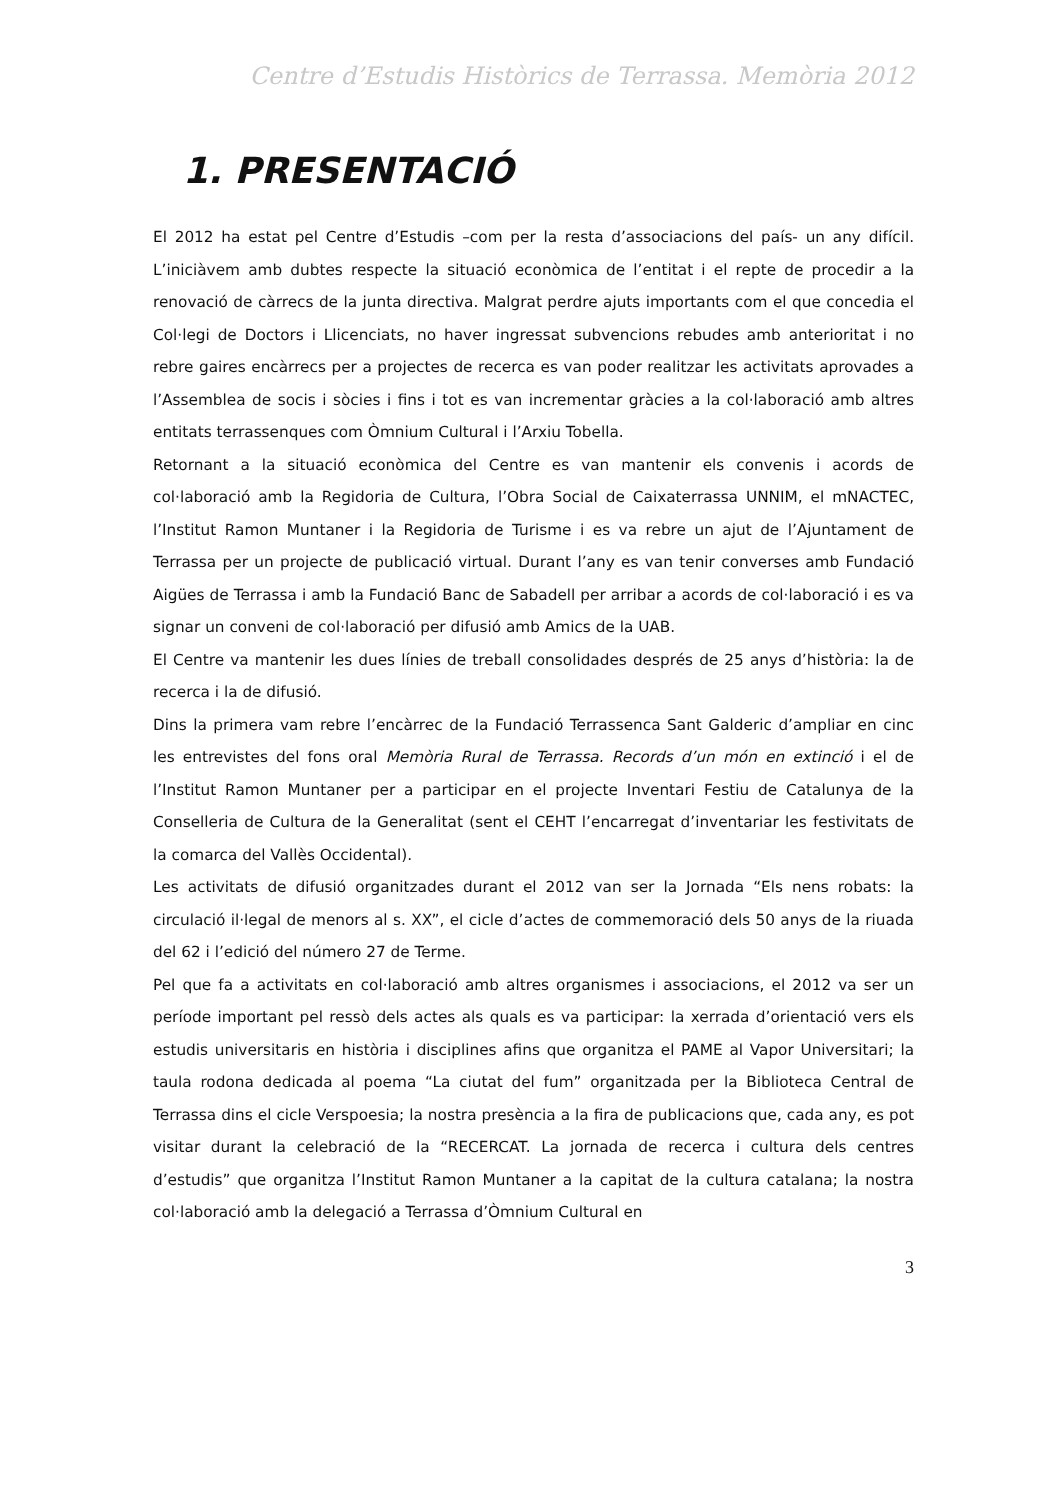Centre d’Estudis Històrics de Terrassa. Memòria 2012
1. PRESENTACIÓ
El 2012 ha estat pel Centre d’Estudis –com per la resta d’associacions del país- un any difícil. L’iniciàvem amb dubtes respecte la situació econòmica de l’entitat i el repte de procedir a la renovació de càrrecs de la junta directiva. Malgrat perdre ajuts importants com el que concedia el Col·legi de Doctors i Llicenciats, no haver ingressat subvencions rebudes amb anterioritat i no rebre gaires encàrrecs per a projectes de recerca es van poder realitzar les activitats aprovades a l’Assemblea de socis i sòcies i fins i tot es van incrementar gràcies a la col·laboració amb altres entitats terrassenques com Òmnium Cultural i l’Arxiu Tobella.
Retornant a la situació econòmica del Centre es van mantenir els convenis i acords de col·laboració amb la Regidoria de Cultura, l’Obra Social de Caixaterrassa UNNIM, el mNACTEC, l’Institut Ramon Muntaner i la Regidoria de Turisme i es va rebre un ajut de l’Ajuntament de Terrassa per un projecte de publicació virtual. Durant l’any es van tenir converses amb Fundació Aigües de Terrassa i amb la Fundació Banc de Sabadell per arribar a acords de col·laboració i es va signar un conveni de col·laboració per difusió amb Amics de la UAB.
El Centre va mantenir les dues línies de treball consolidades després de 25 anys d’història: la de recerca i la de difusió.
Dins la primera vam rebre l’encàrrec de la Fundació Terrassenca Sant Galderic d’ampliar en cinc les entrevistes del fons oral Memòria Rural de Terrassa. Records d’un món en extinció i el de l’Institut Ramon Muntaner per a participar en el projecte Inventari Festiu de Catalunya de la Conselleria de Cultura de la Generalitat (sent el CEHT l’encarregat d’inventariar les festivitats de la comarca del Vallès Occidental).
Les activitats de difusió organitzades durant el 2012 van ser la Jornada “Els nens robats: la circulació il·legal de menors al s. XX”, el cicle d’actes de commemoració dels 50 anys de la riuada del 62 i l’edició del número 27 de Terme.
Pel que fa a activitats en col·laboració amb altres organismes i associacions, el 2012 va ser un període important pel ressò dels actes als quals es va participar: la xerrada d’orientació vers els estudis universitaris en història i disciplines afins que organitza el PAME al Vapor Universitari; la taula rodona dedicada al poema “La ciutat del fum” organitzada per la Biblioteca Central de Terrassa dins el cicle Verspoesia; la nostra presència a la fira de publicacions que, cada any, es pot visitar durant la celebració de la “RECERCAT. La jornada de recerca i cultura dels centres d’estudis” que organitza l’Institut Ramon Muntaner a la capitat de la cultura catalana; la nostra col·laboració amb la delegació a Terrassa d’Òmnium Cultural en
3